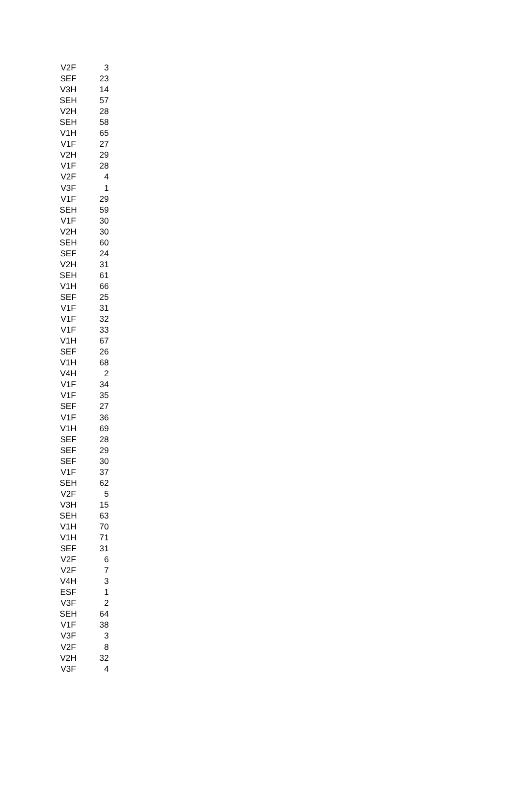| V2F | 3 |
| SEF | 23 |
| V3H | 14 |
| SEH | 57 |
| V2H | 28 |
| SEH | 58 |
| V1H | 65 |
| V1F | 27 |
| V2H | 29 |
| V1F | 28 |
| V2F | 4 |
| V3F | 1 |
| V1F | 29 |
| SEH | 59 |
| V1F | 30 |
| V2H | 30 |
| SEH | 60 |
| SEF | 24 |
| V2H | 31 |
| SEH | 61 |
| V1H | 66 |
| SEF | 25 |
| V1F | 31 |
| V1F | 32 |
| V1F | 33 |
| V1H | 67 |
| SEF | 26 |
| V1H | 68 |
| V4H | 2 |
| V1F | 34 |
| V1F | 35 |
| SEF | 27 |
| V1F | 36 |
| V1H | 69 |
| SEF | 28 |
| SEF | 29 |
| SEF | 30 |
| V1F | 37 |
| SEH | 62 |
| V2F | 5 |
| V3H | 15 |
| SEH | 63 |
| V1H | 70 |
| V1H | 71 |
| SEF | 31 |
| V2F | 6 |
| V2F | 7 |
| V4H | 3 |
| ESF | 1 |
| V3F | 2 |
| SEH | 64 |
| V1F | 38 |
| V3F | 3 |
| V2F | 8 |
| V2H | 32 |
| V3F | 4 |